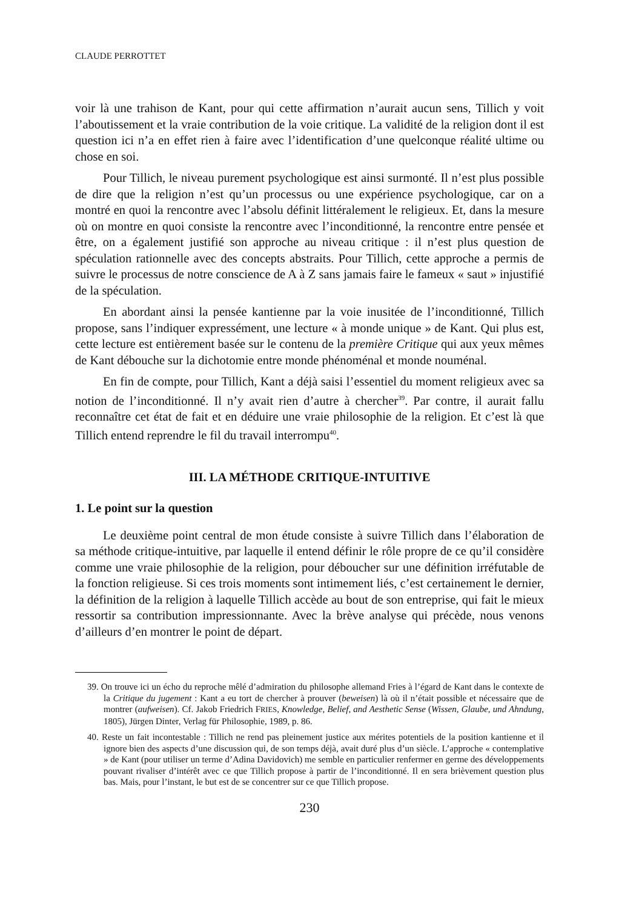CLAUDE PERROTTET
voir là une trahison de Kant, pour qui cette affirmation n’aurait aucun sens, Tillich y voit l’aboutissement et la vraie contribution de la voie critique. La validité de la religion dont il est question ici n’a en effet rien à faire avec l’identification d’une quelconque réalité ultime ou chose en soi.
Pour Tillich, le niveau purement psychologique est ainsi surmonté. Il n’est plus possible de dire que la religion n’est qu’un processus ou une expérience psychologique, car on a montré en quoi la rencontre avec l’absolu définit littéralement le religieux. Et, dans la mesure où on montre en quoi consiste la rencontre avec l’inconditionné, la rencontre entre pensée et être, on a également justifié son approche au niveau critique : il n’est plus question de spéculation rationnelle avec des concepts abstraits. Pour Tillich, cette approche a permis de suivre le processus de notre conscience de A à Z sans jamais faire le fameux « saut » injustifié de la spéculation.
En abordant ainsi la pensée kantienne par la voie inusitée de l’inconditionné, Tillich propose, sans l’indiquer expressément, une lecture « à monde unique » de Kant. Qui plus est, cette lecture est entièrement basée sur le contenu de la première Critique qui aux yeux mêmes de Kant débouche sur la dichotomie entre monde phénoménal et monde nouménal.
En fin de compte, pour Tillich, Kant a déjà saisi l’essentiel du moment religieux avec sa notion de l’inconditionné. Il n’y avait rien d’autre à chercher<sup>39</sup>. Par contre, il aurait fallu reconnaître cet état de fait et en déduire une vraie philosophie de la religion. Et c’est là que Tillich entend reprendre le fil du travail interrompu<sup>40</sup>.
III. LA MÉTHODE CRITIQUE-INTUITIVE
1. Le point sur la question
Le deuxième point central de mon étude consiste à suivre Tillich dans l’élaboration de sa méthode critique-intuitive, par laquelle il entend définir le rôle propre de ce qu’il considère comme une vraie philosophie de la religion, pour déboucher sur une définition irréfutable de la fonction religieuse. Si ces trois moments sont intimement liés, c’est certainement le dernier, la définition de la religion à laquelle Tillich accède au bout de son entreprise, qui fait le mieux ressortir sa contribution impressionnante. Avec la brève analyse qui précède, nous venons d’ailleurs d’en montrer le point de départ.
39. On trouve ici un écho du reproche mêlé d’admiration du philosophe allemand Fries à l’égard de Kant dans le contexte de la Critique du jugement : Kant a eu tort de chercher à prouver (beweisen) là où il n’était possible et nécessaire que de montrer (aufweisen). Cf. Jakob Friedrich FRIES, Knowledge, Belief, and Aesthetic Sense (Wissen, Glaube, und Ahndung, 1805), Jürgen Dinter, Verlag für Philosophie, 1989, p. 86.
40. Reste un fait incontestable : Tillich ne rend pas pleinement justice aux mérites potentiels de la position kantienne et il ignore bien des aspects d’une discussion qui, de son temps déjà, avait duré plus d’un siècle. L’approche « contemplative » de Kant (pour utiliser un terme d’Adina Davidovich) me semble en particulier renfermer en germe des développements pouvant rivaliser d’intérêt avec ce que Tillich propose à partir de l’inconditionné. Il en sera brièvement question plus bas. Mais, pour l’instant, le but est de se concentrer sur ce que Tillich propose.
230